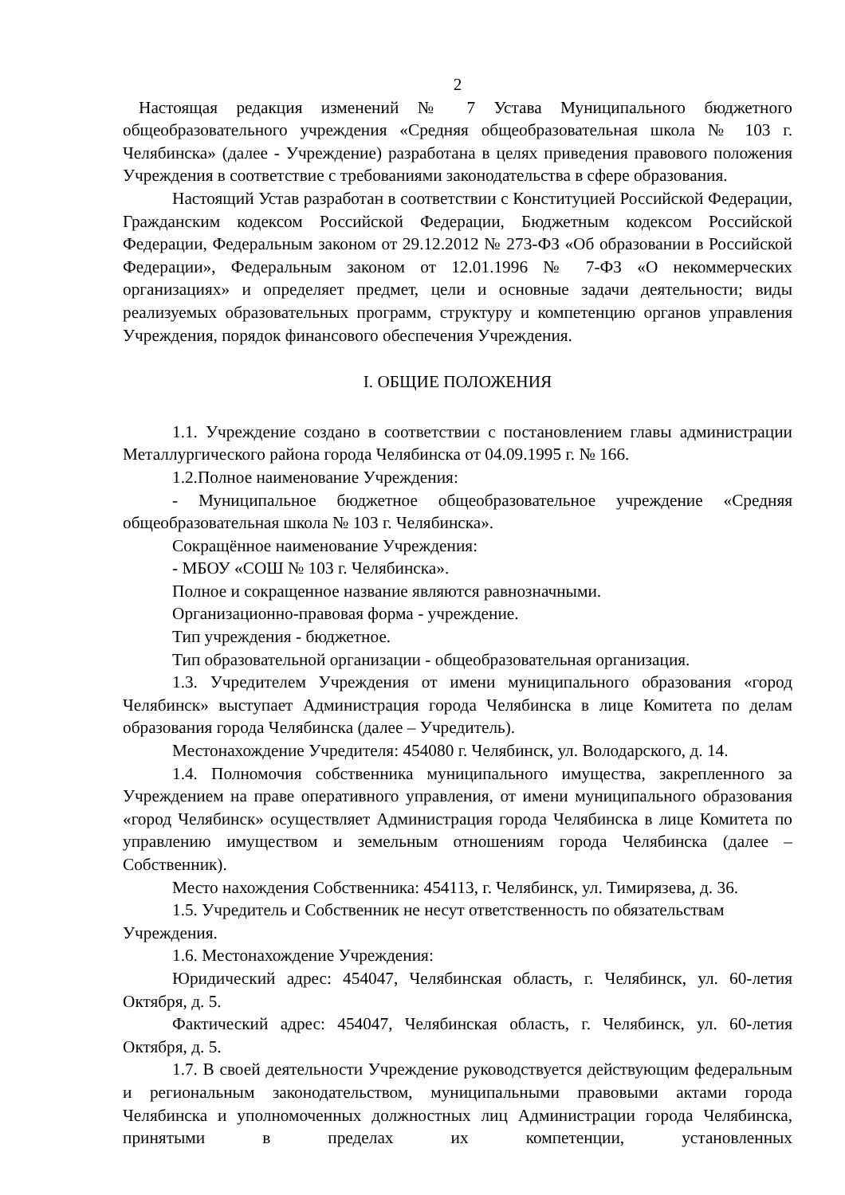2
Настоящая редакция изменений № 7 Устава Муниципального бюджетного общеобразовательного учреждения «Средняя общеобразовательная школа № 103 г. Челябинска» (далее - Учреждение) разработана в целях приведения правового положения Учреждения в соответствие с требованиями законодательства в сфере образования.
Настоящий Устав разработан в соответствии с Конституцией Российской Федерации, Гражданским кодексом Российской Федерации, Бюджетным кодексом Российской Федерации, Федеральным законом от 29.12.2012 № 273-ФЗ «Об образовании в Российской Федерации», Федеральным законом от 12.01.1996 № 7-ФЗ «О некоммерческих организациях» и определяет предмет, цели и основные задачи деятельности; виды реализуемых образовательных программ, структуру и компетенцию органов управления Учреждения, порядок финансового обеспечения Учреждения.
I. ОБЩИЕ ПОЛОЖЕНИЯ
1.1. Учреждение создано в соответствии с постановлением главы администрации Металлургического района города Челябинска от 04.09.1995 г. № 166.
1.2.Полное наименование Учреждения:
- Муниципальное бюджетное общеобразовательное учреждение «Средняя общеобразовательная школа № 103 г. Челябинска».
Сокращённое наименование Учреждения:
- МБОУ «СОШ № 103 г. Челябинска».
Полное и сокращенное название являются равнозначными.
Организационно-правовая форма - учреждение.
Тип учреждения - бюджетное.
Тип образовательной организации - общеобразовательная организация.
1.3. Учредителем Учреждения от имени муниципального образования «город Челябинск» выступает Администрация города Челябинска в лице Комитета по делам образования города Челябинска (далее – Учредитель).
Местонахождение Учредителя: 454080 г. Челябинск, ул. Володарского, д. 14.
1.4. Полномочия собственника муниципального имущества, закрепленного за Учреждением на праве оперативного управления, от имени муниципального образования «город Челябинск» осуществляет Администрация города Челябинска в лице Комитета по управлению имуществом и земельным отношениям города Челябинска (далее – Собственник).
Место нахождения Собственника: 454113, г. Челябинск, ул. Тимирязева, д. 36.
1.5. Учредитель и Собственник не несут ответственность по обязательствам Учреждения.
1.6. Местонахождение Учреждения:
Юридический адрес: 454047, Челябинская область, г. Челябинск, ул. 60-летия Октября, д. 5.
Фактический адрес: 454047, Челябинская область, г. Челябинск, ул. 60-летия Октября, д. 5.
1.7. В своей деятельности Учреждение руководствуется действующим федеральным и региональным законодательством, муниципальными правовыми актами города Челябинска и уполномоченных должностных лиц Администрации города Челябинска, принятыми в пределах их компетенции, установленных